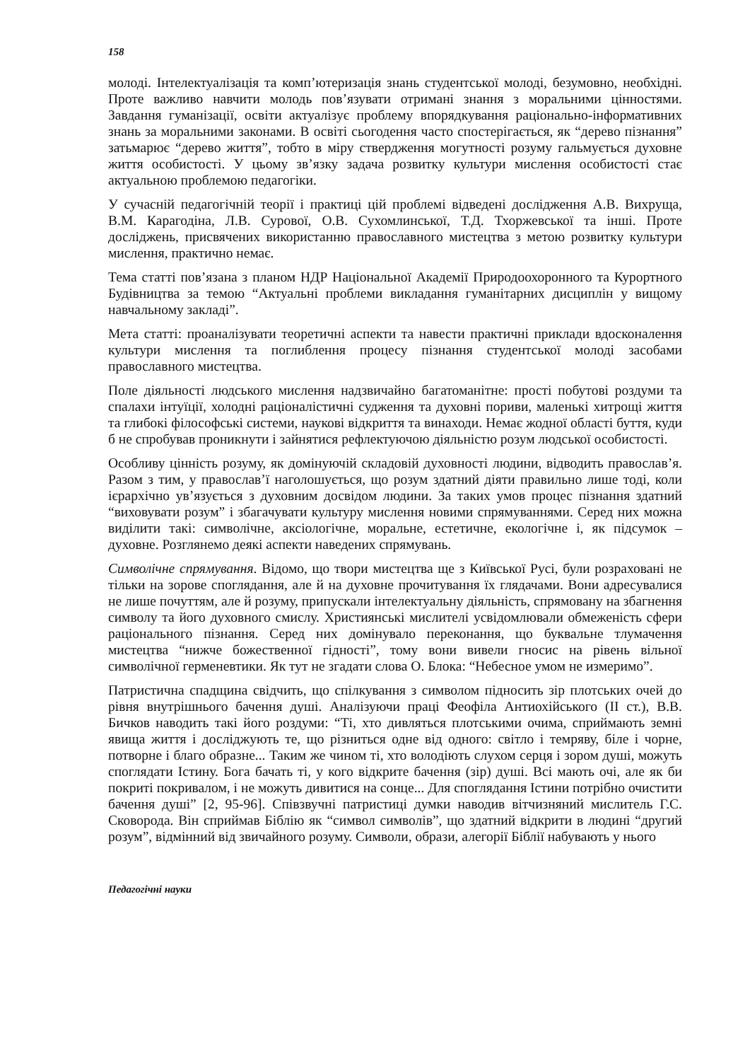158
молоді. Інтелектуалізація та комп’ютеризація знань студентської молоді, безумовно, необхідні. Проте важливо навчити молодь пов’язувати отримані знання з моральними цінностями. Завдання гуманізації, освіти актуалізує проблему впорядкування раціонально-інформативних знань за моральними законами. В освіті сьогодення часто спостерігається, як “дерево пізнання” затьмарює “дерево життя”, тобто в міру ствердження могутності розуму гальмується духовне життя особистості. У цьому зв’язку задача розвитку культури мислення особистості стає актуальною проблемою педагогіки.
У сучасній педагогічній теорії і практиці цій проблемі відведені дослідження А.В. Вихруща, В.М. Карагодіна, Л.В. Сурової, О.В. Сухомлинської, Т.Д. Тхоржевської та інші. Проте досліджень, присвячених використанню православного мистецтва з метою розвитку культури мислення, практично немає.
Тема статті пов’язана з планом НДР Національної Академії Природоохоронного та Курортного Будівництва за темою “Актуальні проблеми викладання гуманітарних дисциплін у вищому навчальному закладі”.
Мета статті: проаналізувати теоретичні аспекти та навести практичні приклади вдосконалення культури мислення та поглиблення процесу пізнання студентської молоді засобами православного мистецтва.
Поле діяльності людського мислення надзвичайно багатоманітне: прості побутові роздуми та спалахи інтуїції, холодні раціоналістичні судження та духовні пориви, маленькі хитрощі життя та глибокі філософські системи, наукові відкриття та винаходи. Немає жодної області буття, куди б не спробував проникнути і зайнятися рефлектуючою діяльністю розум людської особистості.
Особливу цінність розуму, як домінуючій складовій духовності людини, відводить православ’я. Разом з тим, у православ’ї наголошується, що розум здатний діяти правильно лише тоді, коли ієрархічно ув’язується з духовним досвідом людини. За таких умов процес пізнання здатний “виховувати розум” і збагачувати культуру мислення новими спрямуваннями. Серед них можна виділити такі: символічне, аксіологічне, моральне, естетичне, екологічне і, як підсумок – духовне. Розглянемо деякі аспекти наведених спрямувань.
Символічне спрямування. Відомо, що твори мистецтва ще з Київської Русі, були розраховані не тільки на зорове споглядання, але й на духовне прочитування їх глядачами. Вони адресувалися не лише почуттям, але й розуму, припускали інтелектуальну діяльність, спрямовану на збагнення символу та його духовного смислу. Християнські мислителі усвідомлювали обмеженість сфери раціонального пізнання. Серед них домінувало переконання, що буквальне тлумачення мистецтва “нижче божественної гідності”, тому вони вивели гносис на рівень вільної символічної герменевтики. Як тут не згадати слова О. Блока: “Небесное умом не измеримо”.
Патристична спадщина свідчить, що спілкування з символом підносить зір плотських очей до рівня внутрішнього бачення душі. Аналізуючи праці Феофіла Антиохійського (II ст.), В.В. Бичков наводить такі його роздуми: “Ті, хто дивляться плотськими очима, сприймають земні явища життя і досліджують те, що різниться одне від одного: світло і темряву, біле і чорне, потворне і благо образне... Таким же чином ті, хто володіють слухом серця і зором душі, можуть споглядати Істину. Бога бачать ті, у кого відкрите бачення (зір) душі. Всі мають очі, але як би покриті покривалом, і не можуть дивитися на сонце... Для споглядання Істини потрібно очистити бачення душі” [2, 95-96]. Співзвучні патристиці думки наводив вітчизняний мислитель Г.С. Сковорода. Він сприймав Біблію як “символ символів”, що здатний відкрити в людині “другий розум”, відмінний від звичайного розуму. Символи, образи, алегорії Біблії набувають у нього
Педагогічні науки